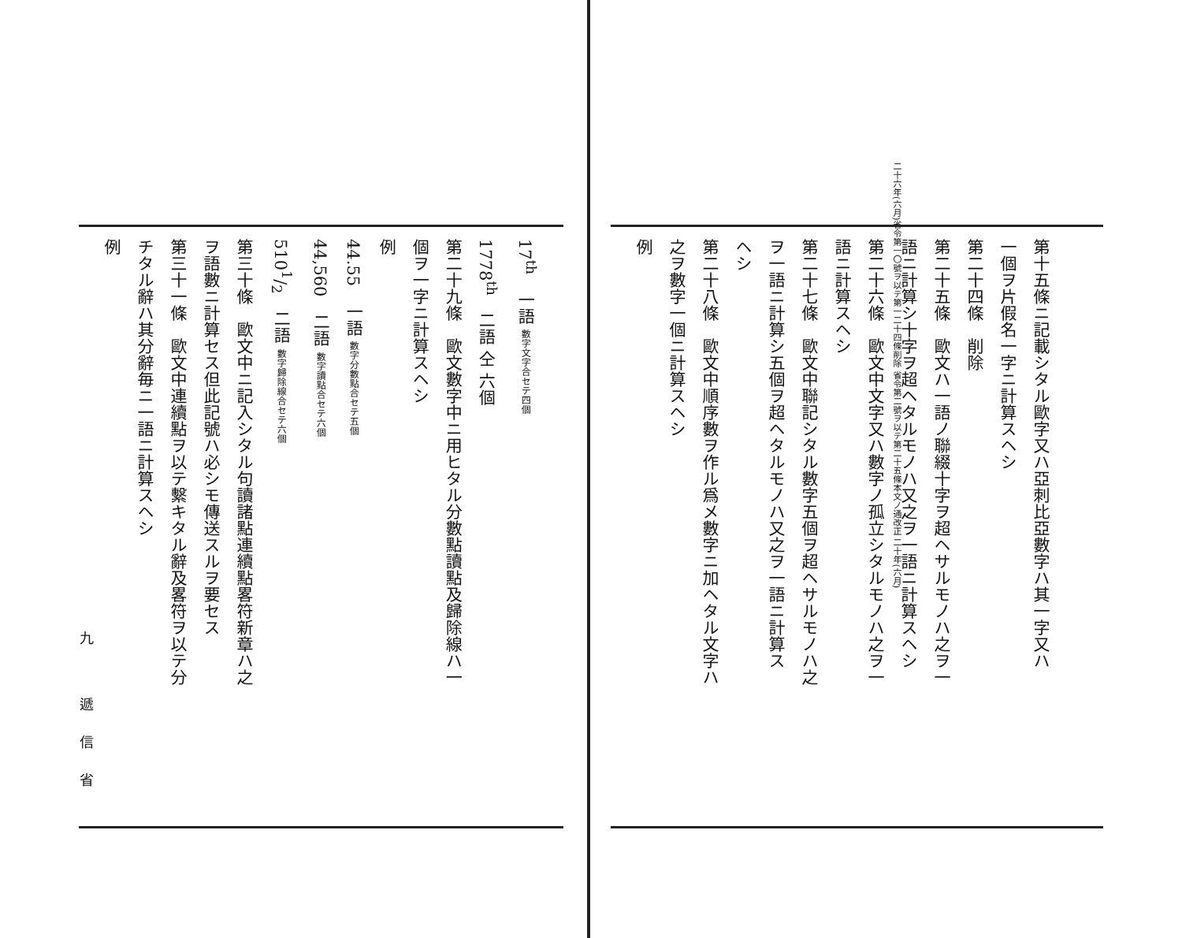二十六年(六月)省令第一〇號ヲ以テ第一二十四條削除 省令第二號ヲ以テ第二十五條本文ノ通改正 二十年(六月)
第十五條ニ記載シタル歐字又ハ亞刺比亞數字ハ其一字又ハ
一個ヲ片假名一字ニ計算スヘシ
第二十四條　削除
第二十五條　歐文ハ一語ノ聯綴十字ヲ超ヘサルモノハ之ヲ一
語ニ計算シ十字ヲ超ヘタルモノハ又之ヲ一語ニ計算スヘシ
第二十六條　歐文中文字又ハ數字ノ孤立シタルモノハ之ヲ一
語ニ計算スヘシ
第二十七條　歐文中聯記シタル數字五個ヲ超ヘサルモノハ之
ヲ一語ニ計算シ五個ヲ超ヘタルモノハ又之ヲ一語ニ計算ス
ヘシ
第二十八條　歐文中順序數ヲ作ル爲メ數字ニ加ヘタル文字ハ
之ヲ數字一個ニ計算スヘシ
例
17<sup>th</sup>　一語 數字文字合セテ四個
1778<sup>th</sup>　二語 仝 六個
第二十九條　歐文數字中ニ用ヒタル分數點讀點及歸除線ハ一
個ヲ一字ニ計算スヘシ
例
44.55　一語 數字分數點合セテ五個
44,560　二語 數字讀點合セテ六個
5101/2　二語 數字歸除線合セテ六個
第三十條　歐文中ニ記入シタル句讀諸點連續點畧符新章ハ之
ヲ語數ニ計算セス但此記號ハ必シモ傳送スルヲ要セス
第三十一條　歐文中連續點ヲ以テ繫キタル辭及畧符ヲ以テ分
チタル辭ハ其分辭毎ニ一語ニ計算スヘシ
例
九 遞信省